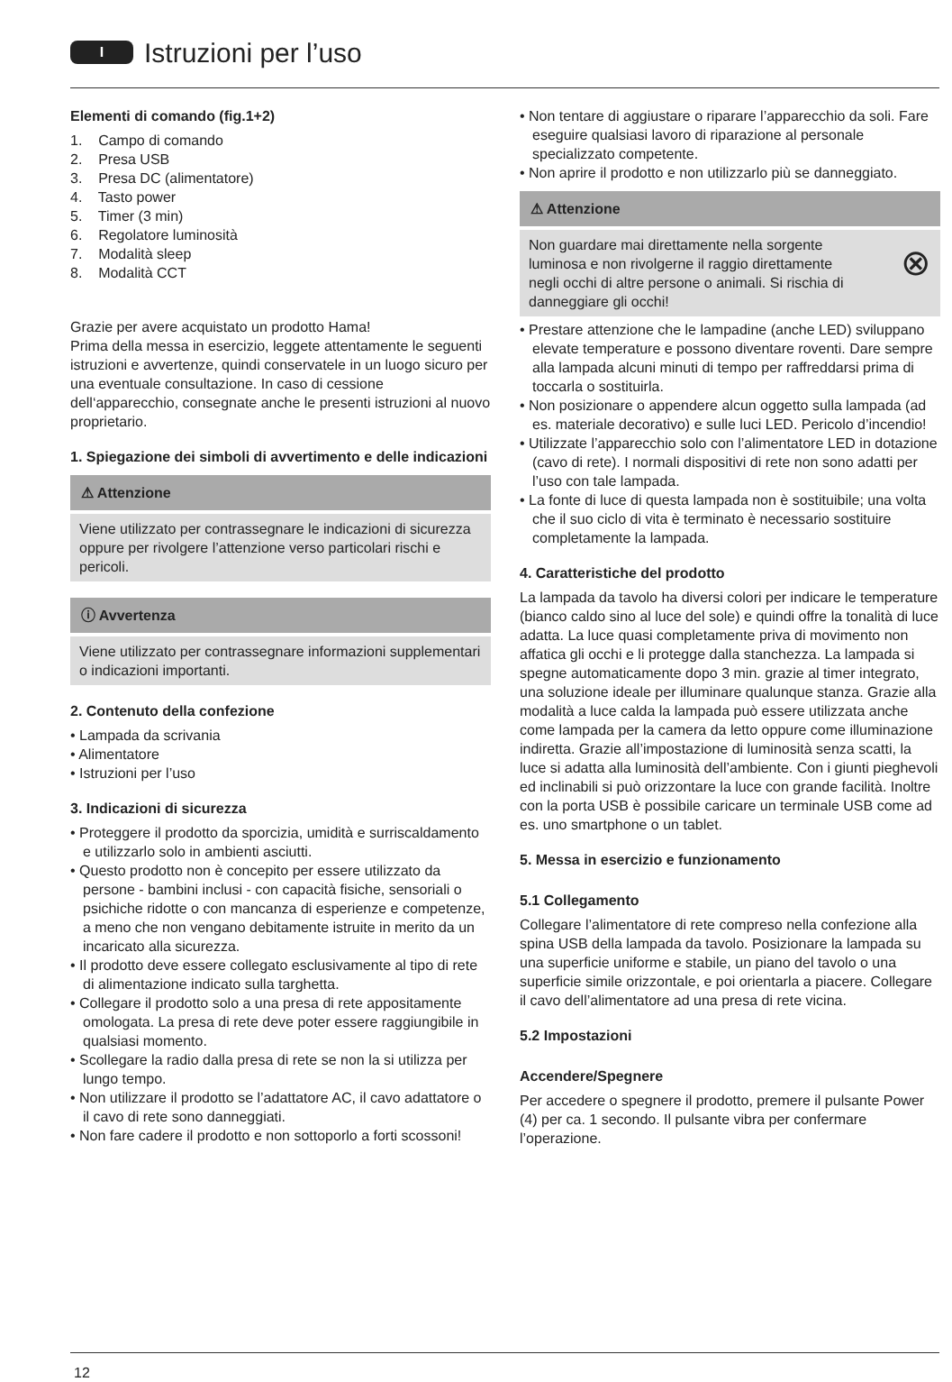I
Istruzioni per l’uso
Elementi di comando (fig.1+2)
1. Campo di comando
2. Presa USB
3. Presa DC (alimentatore)
4. Tasto power
5. Timer (3 min)
6. Regolatore luminosità
7. Modalità sleep
8. Modalità CCT
Grazie per avere acquistato un prodotto Hama!
Prima della messa in esercizio, leggete attentamente le seguenti istruzioni e avvertenze, quindi conservatele in un luogo sicuro per una eventuale consultazione. In caso di cessione dell‘apparecchio, consegnate anche le presenti istruzioni al nuovo proprietario.
1. Spiegazione dei simboli di avvertimento e delle indicazioni
⚠ Attenzione
Viene utilizzato per contrassegnare le indicazioni di sicurezza oppure per rivolgere l’attenzione verso particolari rischi e pericoli.
ⓘ Avvertenza
Viene utilizzato per contrassegnare informazioni supplementari o indicazioni importanti.
2. Contenuto della confezione
• Lampada da scrivania
• Alimentatore
• Istruzioni per l’uso
3. Indicazioni di sicurezza
• Proteggere il prodotto da sporcizia, umidità e surriscaldamento e utilizzarlo solo in ambienti asciutti.
• Questo prodotto non è concepito per essere utilizzato da persone - bambini inclusi - con capacità fisiche, sensoriali o psichiche ridotte o con mancanza di esperienze e competenze, a meno che non vengano debitamente istruite in merito da un incaricato alla sicurezza.
• Il prodotto deve essere collegato esclusivamente al tipo di rete di alimentazione indicato sulla targhetta.
• Collegare il prodotto solo a una presa di rete appositamente omologata. La presa di rete deve poter essere raggiungibile in qualsiasi momento.
• Scollegare la radio dalla presa di rete se non la si utilizza per lungo tempo.
• Non utilizzare il prodotto se l’adattatore AC, il cavo adattatore o il cavo di rete sono danneggiati.
• Non fare cadere il prodotto e non sottoporlo a forti scossoni!
• Non tentare di aggiustare o riparare l’apparecchio da soli. Fare eseguire qualsiasi lavoro di riparazione al personale specializzato competente.
• Non aprire il prodotto e non utilizzarlo più se danneggiato.
⚠ Attenzione
Non guardare mai direttamente nella sorgente luminosa e non rivolgerne il raggio direttamente negli occhi di altre persone o animali. Si rischia di danneggiare gli occhi! ⊗
• Prestare attenzione che le lampadine (anche LED) sviluppano elevate temperature e possono diventare roventi. Dare sempre alla lampada alcuni minuti di tempo per raffreddarsi prima di toccarla o sostituirla.
• Non posizionare o appendere alcun oggetto sulla lampada (ad es. materiale decorativo) e sulle luci LED. Pericolo d’incendio!
• Utilizzate l’apparecchio solo con l’alimentatore LED in dotazione (cavo di rete). I normali dispositivi di rete non sono adatti per l’uso con tale lampada.
• La fonte di luce di questa lampada non è sostituibile; una volta che il suo ciclo di vita è terminato è necessario sostituire completamente la lampada.
4. Caratteristiche del prodotto
La lampada da tavolo ha diversi colori per indicare le temperature (bianco caldo sino al luce del sole) e quindi offre la tonalità di luce adatta. La luce quasi completamente priva di movimento non affatica gli occhi e li protegge dalla stanchezza. La lampada si spegne automaticamente dopo 3 min. grazie al timer integrato, una soluzione ideale per illuminare qualunque stanza. Grazie alla modalità a luce calda la lampada può essere utilizzata anche come lampada per la camera da letto oppure come illuminazione indiretta. Grazie all’impostazione di luminosità senza scatti, la luce si adatta alla luminosità dell’ambiente. Con i giunti pieghevoli ed inclinabili si può orizzontare la luce con grande facilità. Inoltre con la porta USB è possibile caricare un terminale USB come ad es. uno smartphone o un tablet.
5. Messa in esercizio e funzionamento
5.1 Collegamento
Collegare l’alimentatore di rete compreso nella confezione alla spina USB della lampada da tavolo. Posizionare la lampada su una superficie uniforme e stabile, un piano del tavolo o una superficie simile orizzontale, e poi orientarla a piacere. Collegare il cavo dell’alimentatore ad una presa di rete vicina.
5.2 Impostazioni
Accendere/Spegnere
Per accedere o spegnere il prodotto, premere il pulsante Power (4) per ca. 1 secondo. Il pulsante vibra per confermare l’operazione.
12